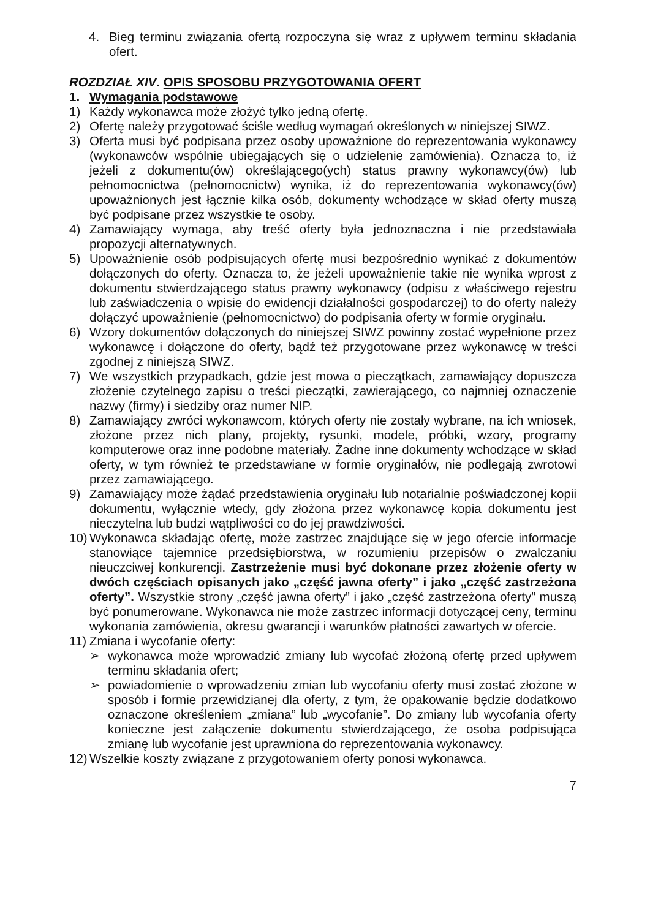4. Bieg terminu związania ofertą rozpoczyna się wraz z upływem terminu składania ofert.
ROZDZIAŁ XIV. OPIS SPOSOBU PRZYGOTOWANIA OFERT
1. Wymagania podstawowe
1) Każdy wykonawca może złożyć tylko jedną ofertę.
2) Ofertę należy przygotować ściśle według wymagań określonych w niniejszej SIWZ.
3) Oferta musi być podpisana przez osoby upoważnione do reprezentowania wykonawcy (wykonawców wspólnie ubiegających się o udzielenie zamówienia). Oznacza to, iż jeżeli z dokumentu(ów) określającego(ych) status prawny wykonawcy(ów) lub pełnomocnictwa (pełnomocnictw) wynika, iż do reprezentowania wykonawcy(ów) upoważnionych jest łącznie kilka osób, dokumenty wchodzące w skład oferty muszą być podpisane przez wszystkie te osoby.
4) Zamawiający wymaga, aby treść oferty była jednoznaczna i nie przedstawiała propozycji alternatywnych.
5) Upoważnienie osób podpisujących ofertę musi bezpośrednio wynikać z dokumentów dołączonych do oferty. Oznacza to, że jeżeli upoważnienie takie nie wynika wprost z dokumentu stwierdzającego status prawny wykonawcy (odpisu z właściwego rejestru lub zaświadczenia o wpisie do ewidencji działalności gospodarczej) to do oferty należy dołączyć upoważnienie (pełnomocnictwo) do podpisania oferty w formie oryginału.
6) Wzory dokumentów dołączonych do niniejszej SIWZ powinny zostać wypełnione przez wykonawcę i dołączone do oferty, bądź też przygotowane przez wykonawcę w treści zgodnej z niniejszą SIWZ.
7) We wszystkich przypadkach, gdzie jest mowa o pieczątkach, zamawiający dopuszcza złożenie czytelnego zapisu o treści pieczątki, zawierającego, co najmniej oznaczenie nazwy (firmy) i siedziby oraz numer NIP.
8) Zamawiający zwróci wykonawcom, których oferty nie zostały wybrane, na ich wniosek, złożone przez nich plany, projekty, rysunki, modele, próbki, wzory, programy komputerowe oraz inne podobne materiały. Żadne inne dokumenty wchodzące w skład oferty, w tym również te przedstawiane w formie oryginałów, nie podlegają zwrotowi przez zamawiającego.
9) Zamawiający może żądać przedstawienia oryginału lub notarialnie poświadczonej kopii dokumentu, wyłącznie wtedy, gdy złożona przez wykonawcę kopia dokumentu jest nieczytelna lub budzi wątpliwości co do jej prawdziwości.
10) Wykonawca składając ofertę, może zastrzec znajdujące się w jego ofercie informacje stanowiące tajemnice przedsiębiorstwa, w rozumieniu przepisów o zwalczaniu nieuczciwej konkurencji. Zastrzeżenie musi być dokonane przez złożenie oferty w dwóch częściach opisanych jako „część jawna oferty” i jako „część zastrzeżona oferty”. Wszystkie strony „część jawna oferty” i jako „część zastrzeżona oferty” muszą być ponumerowane. Wykonawca nie może zastrzec informacji dotyczącej ceny, terminu wykonania zamówienia, okresu gwarancji i warunków płatności zawartych w ofercie.
11) Zmiana i wycofanie oferty:
➢ wykonawca może wprowadzić zmiany lub wycofać złożoną ofertę przed upływem terminu składania ofert;
➢ powiadomienie o wprowadzeniu zmian lub wycofaniu oferty musi zostać złożone w sposób i formie przewidzianej dla oferty, z tym, że opakowanie będzie dodatkowo oznaczone określeniem „zmiana” lub „wycofanie”. Do zmiany lub wycofania oferty konieczne jest załączenie dokumentu stwierdzającego, że osoba podpisująca zmianę lub wycofanie jest uprawniona do reprezentowania wykonawcy.
12) Wszelkie koszty związane z przygotowaniem oferty ponosi wykonawca.
7